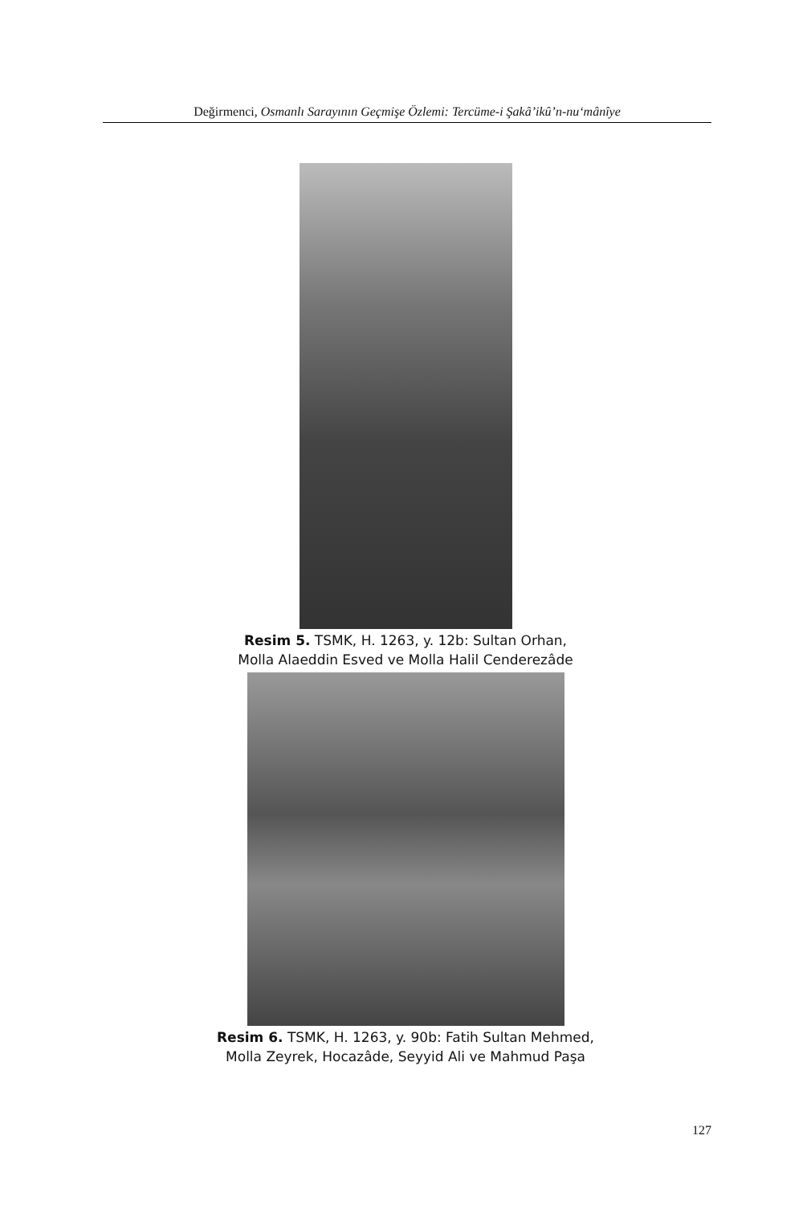Değirmenci, Osmanlı Sarayının Geçmişe Özlemi: Tercüme-i Şakâ’ikû’n-nu‘mânîye
Resim 5. TSMK, H. 1263, y. 12b: Sultan Orhan,
Molla Alaeddin Esved ve Molla Halil Cenderezâde
Resim 6. TSMK, H. 1263, y. 90b: Fatih Sultan Mehmed,
Molla Zeyrek, Hocazâde, Seyyid Ali ve Mahmud Paşa
127